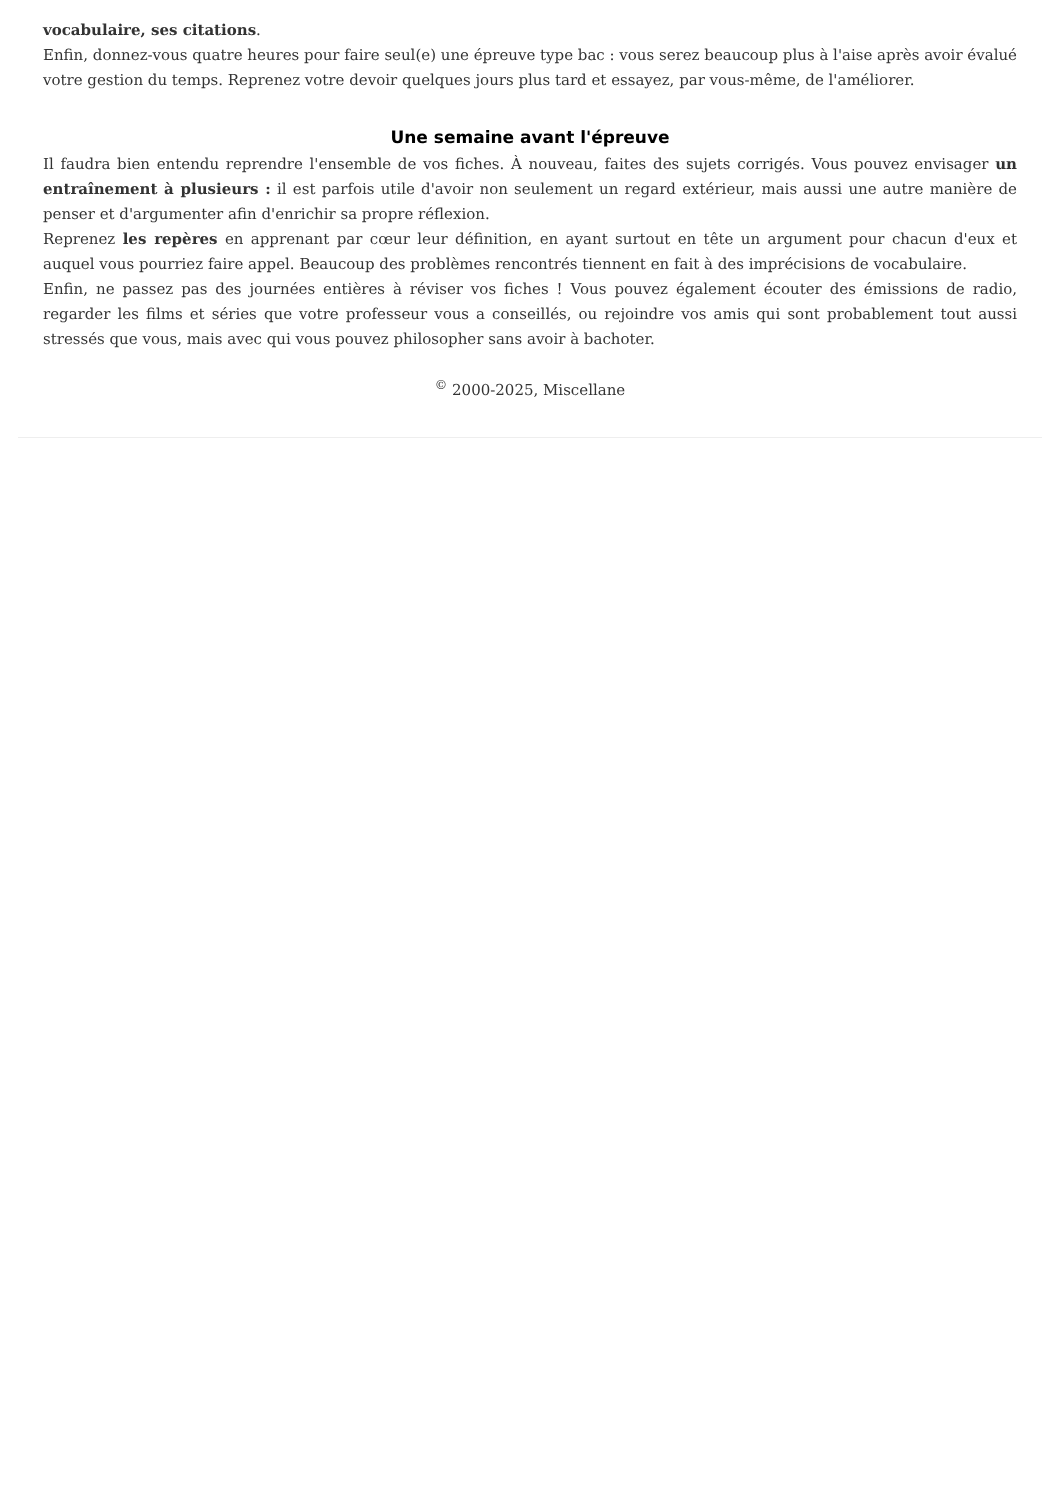vocabulaire, ses citations.
Enfin, donnez-vous quatre heures pour faire seul(e) une épreuve type bac : vous serez beaucoup plus à l'aise après avoir évalué votre gestion du temps. Reprenez votre devoir quelques jours plus tard et essayez, par vous-même, de l'améliorer.
Une semaine avant l'épreuve
Il faudra bien entendu reprendre l'ensemble de vos fiches. À nouveau, faites des sujets corrigés. Vous pouvez envisager un entraînement à plusieurs : il est parfois utile d'avoir non seulement un regard extérieur, mais aussi une autre manière de penser et d'argumenter afin d'enrichir sa propre réflexion.
Reprenez les repères en apprenant par cœur leur définition, en ayant surtout en tête un argument pour chacun d'eux et auquel vous pourriez faire appel. Beaucoup des problèmes rencontrés tiennent en fait à des imprécisions de vocabulaire.
Enfin, ne passez pas des journées entières à réviser vos fiches ! Vous pouvez également écouter des émissions de radio, regarder les films et séries que votre professeur vous a conseillés, ou rejoindre vos amis qui sont probablement tout aussi stressés que vous, mais avec qui vous pouvez philosopher sans avoir à bachoter.
<sup>©</sup> 2000-2025, Miscellane